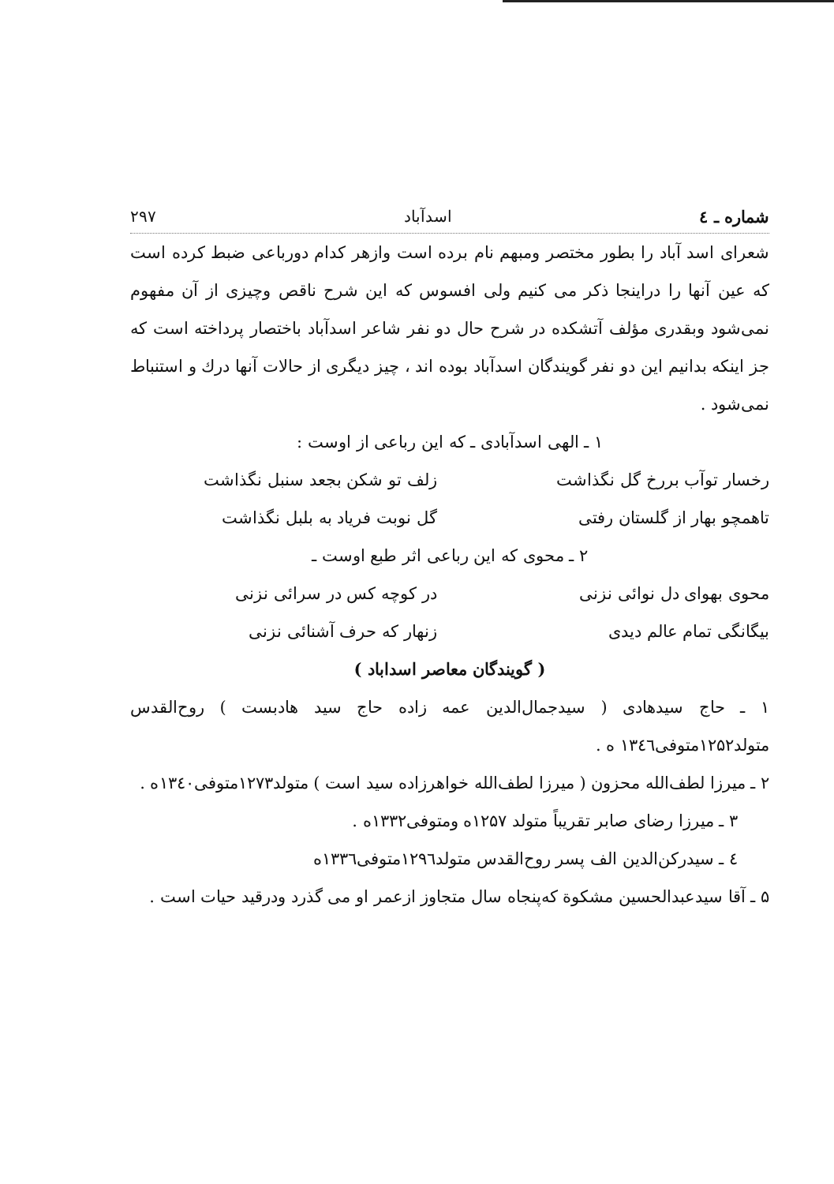شماره ـ ٤ اسدآباد ۲۹۷
شعرای اسد آباد را بطور مختصر ومبهم نام برده است وازهر کدام دورباعی ضبط کرده است که عین آنها را دراینجا ذکر می کنیم ولی افسوس که این شرح ناقص وچیزی از آن مفهوم نمی‌شود وبقدری مؤلف آتشکده در شرح حال دو نفر شاعر اسدآباد باختصار پرداخته است که جز اینکه بدانیم این دو نفر گویندگان اسدآباد بوده اند ، چیز دیگری از حالات آنها درك و استنباط نمی‌شود .
۱ ـ الهی اسدآبادی ـ که این رباعی از اوست :
رخسار توآب بررخ گل نگذاشت زلف تو شکن بجعد سنبل نگذاشت
تاهمچو بهار از گلستان رفتی گل نوبت فریاد به بلبل نگذاشت
۲ ـ محوی که این رباعی اثر طبع اوست ـ
محوی بهوای دل نوائی نزنی در کوچه کس در سرائی نزنی
بیگانگی تمام عالم دیدی زنهار که حرف آشنائی نزنی
( گویندگان معاصر اسداباد )
۱ ـ حاج سیدهادی ( سیدجمال‌الدین عمه زاده حاج سید هادبست ) روح‌القدس متولد۱۲۵۲متوفی۱۳٤٦ ه .
۲ ـ میرزا لطف‌الله محزون ( میرزا لطف‌الله خواهرزاده سید است ) متولد۱۲۷۳متوفی۱۳٤۰ه .
۳ ـ میرزا رضای صابر تقریباً متولد ۱۲۵۷ه ومتوفی۱۳۳۲ه .
٤ ـ سیدرکن‌الدین الف پسر روح‌القدس متولد۱۲۹٦متوفی۱۳۳٦ه
۵ ـ آقا سیدعبدالحسین مشکوة که‌پنجاه سال متجاوز ازعمر او می گذرد ودرقید حیات است .